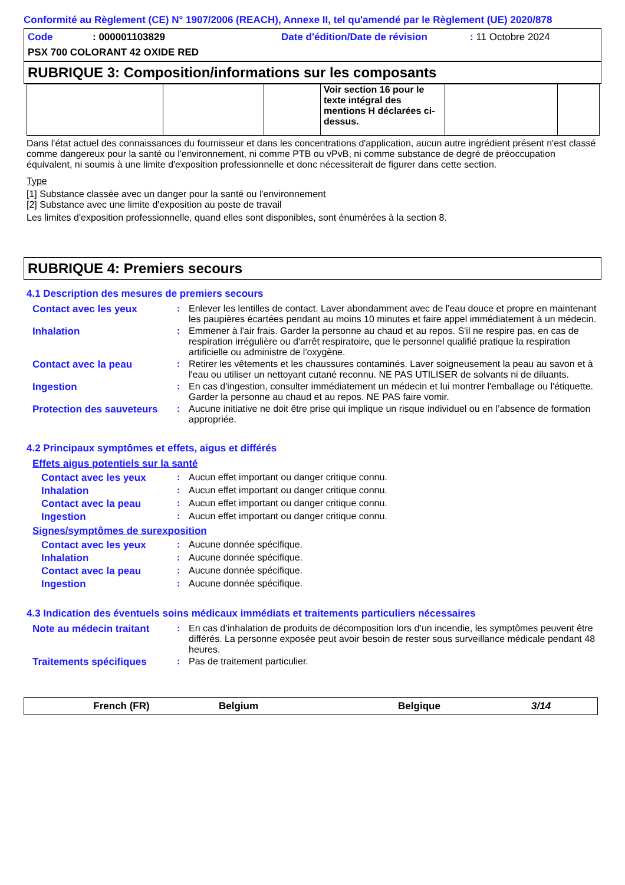Conformité au Règlement (CE) N° 1907/2006 (REACH), Annexe II, tel qu'amendé par le Règlement (UE) 2020/878
Code: 000001103829 Date d'édition/Date de révision: 11 Octobre 2024
PSX 700 COLORANT 42 OXIDE RED
RUBRIQUE 3: Composition/informations sur les composants
| | | | Voir section 16 pour le texte intégral des mentions H déclarées ci-dessus. | | |
Dans l'état actuel des connaissances du fournisseur et dans les concentrations d'application, aucun autre ingrédient présent n'est classé comme dangereux pour la santé ou l'environnement, ni comme PTB ou vPvB, ni comme substance de degré de préoccupation équivalent, ni soumis à une limite d'exposition professionnelle et donc nécessiterait de figurer dans cette section.
Type
[1] Substance classée avec un danger pour la santé ou l'environnement
[2] Substance avec une limite d'exposition au poste de travail
Les limites d'exposition professionnelle, quand elles sont disponibles, sont énumérées à la section 8.
RUBRIQUE 4: Premiers secours
4.1 Description des mesures de premiers secours
Contact avec les yeux: Enlever les lentilles de contact. Laver abondamment avec de l'eau douce et propre en maintenant les paupières écartées pendant au moins 10 minutes et faire appel immédiatement à un médecin.
Inhalation: Emmener à l'air frais. Garder la personne au chaud et au repos. S'il ne respire pas, en cas de respiration irrégulière ou d'arrêt respiratoire, que le personnel qualifié pratique la respiration artificielle ou administre de l'oxygène.
Contact avec la peau: Retirer les vêtements et les chaussures contaminés. Laver soigneusement la peau au savon et à l'eau ou utiliser un nettoyant cutané reconnu. NE PAS UTILISER de solvants ni de diluants.
Ingestion: En cas d'ingestion, consulter immédiatement un médecin et lui montrer l'emballage ou l'étiquette. Garder la personne au chaud et au repos. NE PAS faire vomir.
Protection des sauveteurs: Aucune initiative ne doit être prise qui implique un risque individuel ou en l’absence de formation appropriée.
4.2 Principaux symptômes et effets, aigus et différés
Effets aigus potentiels sur la santé
Contact avec les yeux: Aucun effet important ou danger critique connu.
Inhalation: Aucun effet important ou danger critique connu.
Contact avec la peau: Aucun effet important ou danger critique connu.
Ingestion: Aucun effet important ou danger critique connu.
Signes/symptômes de surexposition
Contact avec les yeux: Aucune donnée spécifique.
Inhalation: Aucune donnée spécifique.
Contact avec la peau: Aucune donnée spécifique.
Ingestion: Aucune donnée spécifique.
4.3 Indication des éventuels soins médicaux immédiats et traitements particuliers nécessaires
Note au médecin traitant: En cas d’inhalation de produits de décomposition lors d’un incendie, les symptômes peuvent être différés. La personne exposée peut avoir besoin de rester sous surveillance médicale pendant 48 heures.
Traitements spécifiques: Pas de traitement particulier.
French (FR) Belgium Belgique 3/14